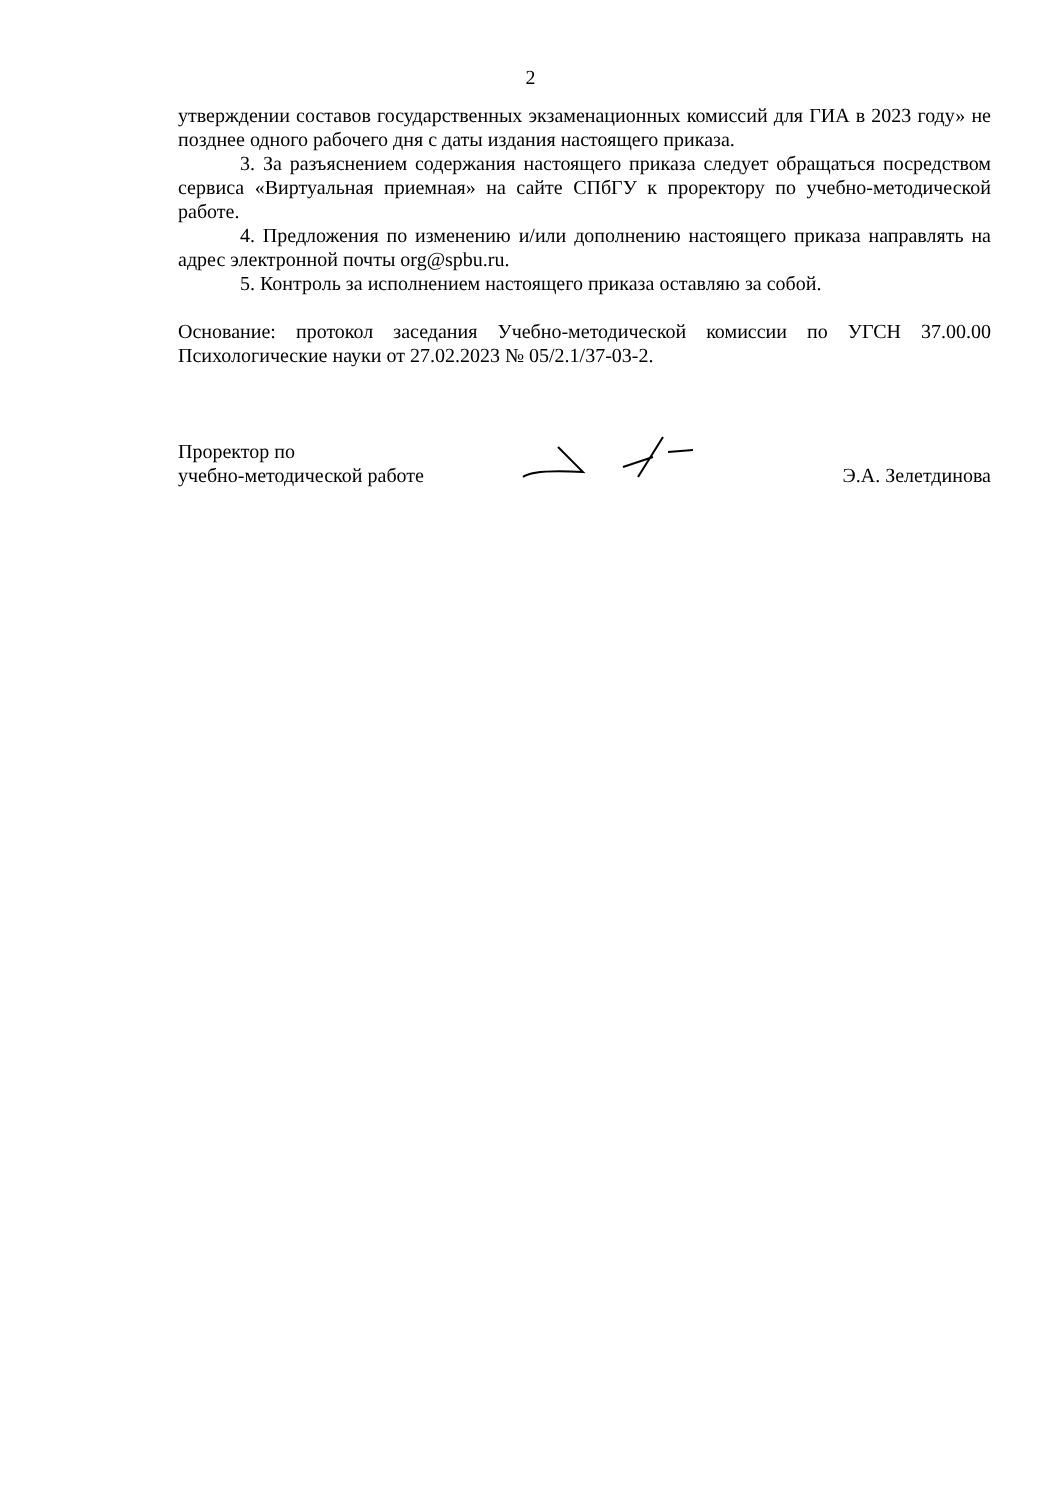2
утверждении составов государственных экзаменационных комиссий для ГИА в 2023 году» не позднее одного рабочего дня с даты издания настоящего приказа.
3. За разъяснением содержания настоящего приказа следует обращаться посредством сервиса «Виртуальная приемная» на сайте СПбГУ к проректору по учебно-методической работе.
4. Предложения по изменению и/или дополнению настоящего приказа направлять на адрес электронной почты org@spbu.ru.
5. Контроль за исполнением настоящего приказа оставляю за собой.
Основание: протокол заседания Учебно-методической комиссии по УГСН 37.00.00 Психологические науки от 27.02.2023 № 05/2.1/37-03-2.
Проректор по
учебно-методической работе
Э.А. Зелетдинова